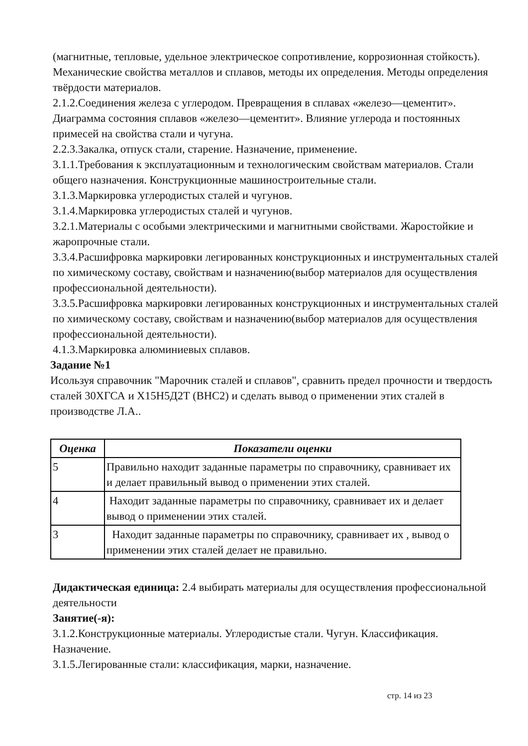(магнитные, тепловые, удельное электрическое сопротивление, коррозионная стойкость). Механические свойства металлов и сплавов, методы их определения. Методы определения твёрдости материалов.
2.1.2.Соединения железа с углеродом. Превращения в сплавах «железо—цементит». Диаграмма состояния сплавов «железо—цементит». Влияние углерода и постоянных примесей на свойства стали и чугуна.
2.2.3.Закалка, отпуск стали, старение. Назначение, применение.
3.1.1.Требования к эксплуатационным и технологическим свойствам материалов. Стали общего назначения. Конструкционные машиностроительные стали.
3.1.3.Маркировка углеродистых сталей и чугунов.
3.1.4.Маркировка углеродистых сталей и чугунов.
3.2.1.Материалы с особыми электрическими и магнитными свойствами. Жаростойкие и жаропрочные стали.
3.3.4.Расшифровка маркировки легированных конструкционных и инструментальных сталей по химическому составу, свойствам и назначению(выбор материалов для осуществления профессиональной деятельности).
3.3.5.Расшифровка маркировки легированных конструкционных и инструментальных сталей по химическому составу, свойствам и назначению(выбор материалов для осуществления профессиональной деятельности).
4.1.3.Маркировка алюминиевых сплавов.
Задание №1
Исользуя справочник "Марочник сталей и сплавов", сравнить предел прочности и твердость сталей 30ХГСА и Х15Н5Д2Т (ВНС2) и сделать вывод о применении этих сталей в производстве Л.А..
| Оценка | Показатели оценки |
| --- | --- |
| 5 | Правильно находит заданные параметры по справочнику, сравнивает их и делает правильный вывод о применении этих сталей. |
| 4 | Находит заданные параметры по справочнику, сравнивает их и делает вывод о применении этих сталей. |
| 3 | Находит заданные параметры по справочнику, сравнивает их , вывод о применении этих сталей делает не правильно. |
Дидактическая единица: 2.4 выбирать материалы для осуществления профессиональной деятельности
Занятие(-я):
3.1.2.Конструкционные материалы. Углеродистые стали. Чугун. Классификация. Назначение.
3.1.5.Легированные стали: классификация, марки, назначение.
стр. 14 из 23